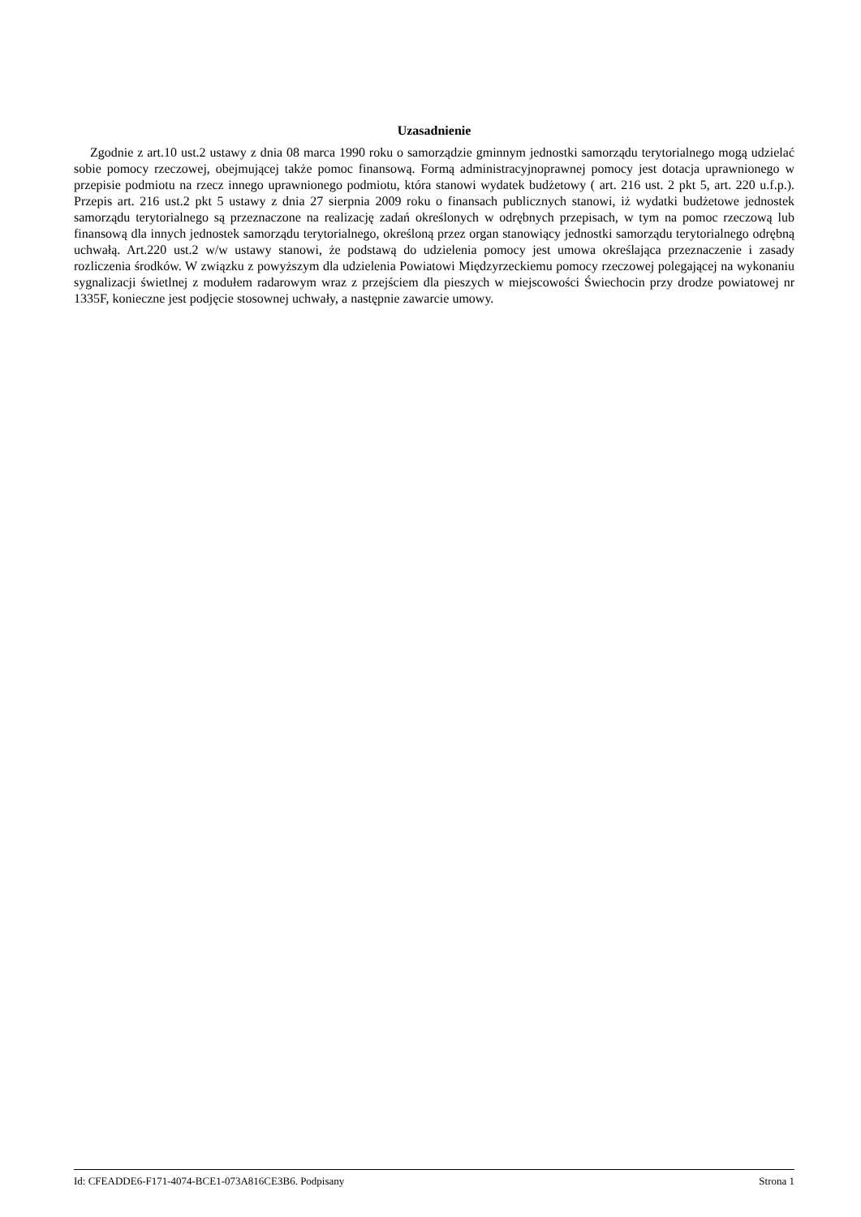Uzasadnienie
Zgodnie z art.10 ust.2 ustawy z dnia 08 marca 1990 roku o samorządzie gminnym jednostki samorządu terytorialnego mogą udzielać sobie pomocy rzeczowej, obejmującej także pomoc finansową. Formą administracyjnoprawnej pomocy jest dotacja uprawnionego w przepisie podmiotu na rzecz innego uprawnionego podmiotu, która stanowi wydatek budżetowy ( art. 216 ust. 2 pkt 5, art. 220 u.f.p.). Przepis art. 216 ust.2 pkt 5 ustawy z dnia 27 sierpnia 2009 roku o finansach publicznych stanowi, iż wydatki budżetowe jednostek samorządu terytorialnego są przeznaczone na realizację zadań określonych w odrębnych przepisach, w tym na pomoc rzeczową lub finansową dla innych jednostek samorządu terytorialnego, określoną przez organ stanowiący jednostki samorządu terytorialnego odrębną uchwałą. Art.220 ust.2 w/w ustawy stanowi, że podstawą do udzielenia pomocy jest umowa określająca przeznaczenie i zasady rozliczenia środków. W związku z powyższym dla udzielenia Powiatowi Międzyrzeckiemu pomocy rzeczowej polegającej na wykonaniu sygnalizacji świetlnej z modułem radarowym wraz z przejściem dla pieszych w miejscowości Świechocin przy drodze powiatowej nr 1335F, konieczne jest podjęcie stosownej uchwały, a następnie zawarcie umowy.
Id: CFEADDE6-F171-4074-BCE1-073A816CE3B6. Podpisany Strona 1